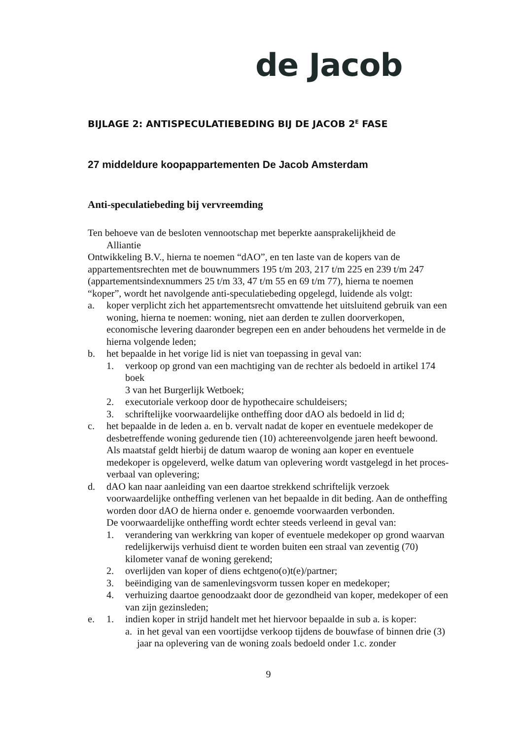de Jacob
BIJLAGE 2: ANTISPECULATIEBEDING BIJ DE JACOB 2<sup>E</sup> FASE
27 middeldure koopappartementen De Jacob Amsterdam
Anti-speculatiebeding bij vervreemding
Ten behoeve van de besloten vennootschap met beperkte aansprakelijkheid de
Alliantie
Ontwikkeling B.V., hierna te noemen “dAO”, en ten laste van de kopers van de appartementsrechten met de bouwnummers 195 t/m 203, 217 t/m 225 en 239 t/m 247 (appartementsindexnummers 25 t/m 33, 47 t/m 55 en 69 t/m 77), hierna te noemen “koper”, wordt het navolgende anti-speculatiebeding opgelegd, luidende als volgt:
a. koper verplicht zich het appartementsrecht omvattende het uitsluitend gebruik van een woning, hierna te noemen: woning, niet aan derden te zullen doorverkopen, economische levering daaronder begrepen een en ander behoudens het vermelde in de hierna volgende leden;
b. het bepaalde in het vorige lid is niet van toepassing in geval van:
1. verkoop op grond van een machtiging van de rechter als bedoeld in artikel 174 boek
3 van het Burgerlijk Wetboek;
2. executoriale verkoop door de hypothecaire schuldeisers;
3. schriftelijke voorwaardelijke ontheffing door dAO als bedoeld in lid d;
c. het bepaalde in de leden a. en b. vervalt nadat de koper en eventuele medekoper de desbetreffende woning gedurende tien (10) achtereenvolgende jaren heeft bewoond.
Als maatstaf geldt hierbij de datum waarop de woning aan koper en eventuele medekoper is opgeleverd, welke datum van oplevering wordt vastgelegd in het proces-verbaal van oplevering;
d. dAO kan naar aanleiding van een daartoe strekkend schriftelijk verzoek voorwaardelijke ontheffing verlenen van het bepaalde in dit beding. Aan de ontheffing worden door dAO de hierna onder e. genoemde voorwaarden verbonden.
De voorwaardelijke ontheffing wordt echter steeds verleend in geval van:
1. verandering van werkkring van koper of eventuele medekoper op grond waarvan redelijkerwijs verhuisd dient te worden buiten een straal van zeventig (70) kilometer vanaf de woning gerekend;
2. overlijden van koper of diens echtgeno(o)t(e)/partner;
3. beëindiging van de samenlevingsvorm tussen koper en medekoper;
4. verhuizing daartoe genoodzaakt door de gezondheid van koper, medekoper of een van zijn gezinsleden;
e. 1. indien koper in strijd handelt met het hiervoor bepaalde in sub a. is koper:
a. in het geval van een voortijdse verkoop tijdens de bouwfase of binnen drie (3) jaar na oplevering van de woning zoals bedoeld onder 1.c. zonder
9